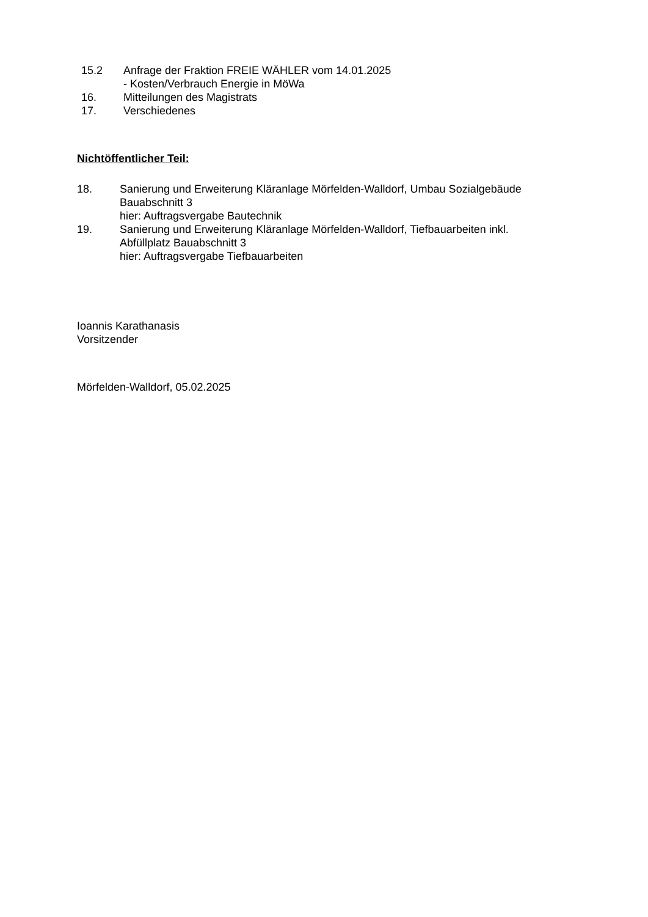15.2 Anfrage der Fraktion FREIE WÄHLER vom 14.01.2025
- Kosten/Verbrauch Energie in MöWa
16. Mitteilungen des Magistrats
17. Verschiedenes
Nichtöffentlicher Teil:
18. Sanierung und Erweiterung Kläranlage Mörfelden-Walldorf, Umbau Sozialgebäude
Bauabschnitt 3
hier: Auftragsvergabe Bautechnik
19. Sanierung und Erweiterung Kläranlage Mörfelden-Walldorf, Tiefbauarbeiten inkl.
Abfüllplatz Bauabschnitt 3
hier: Auftragsvergabe Tiefbauarbeiten
Ioannis Karathanasis
Vorsitzender
Mörfelden-Walldorf, 05.02.2025